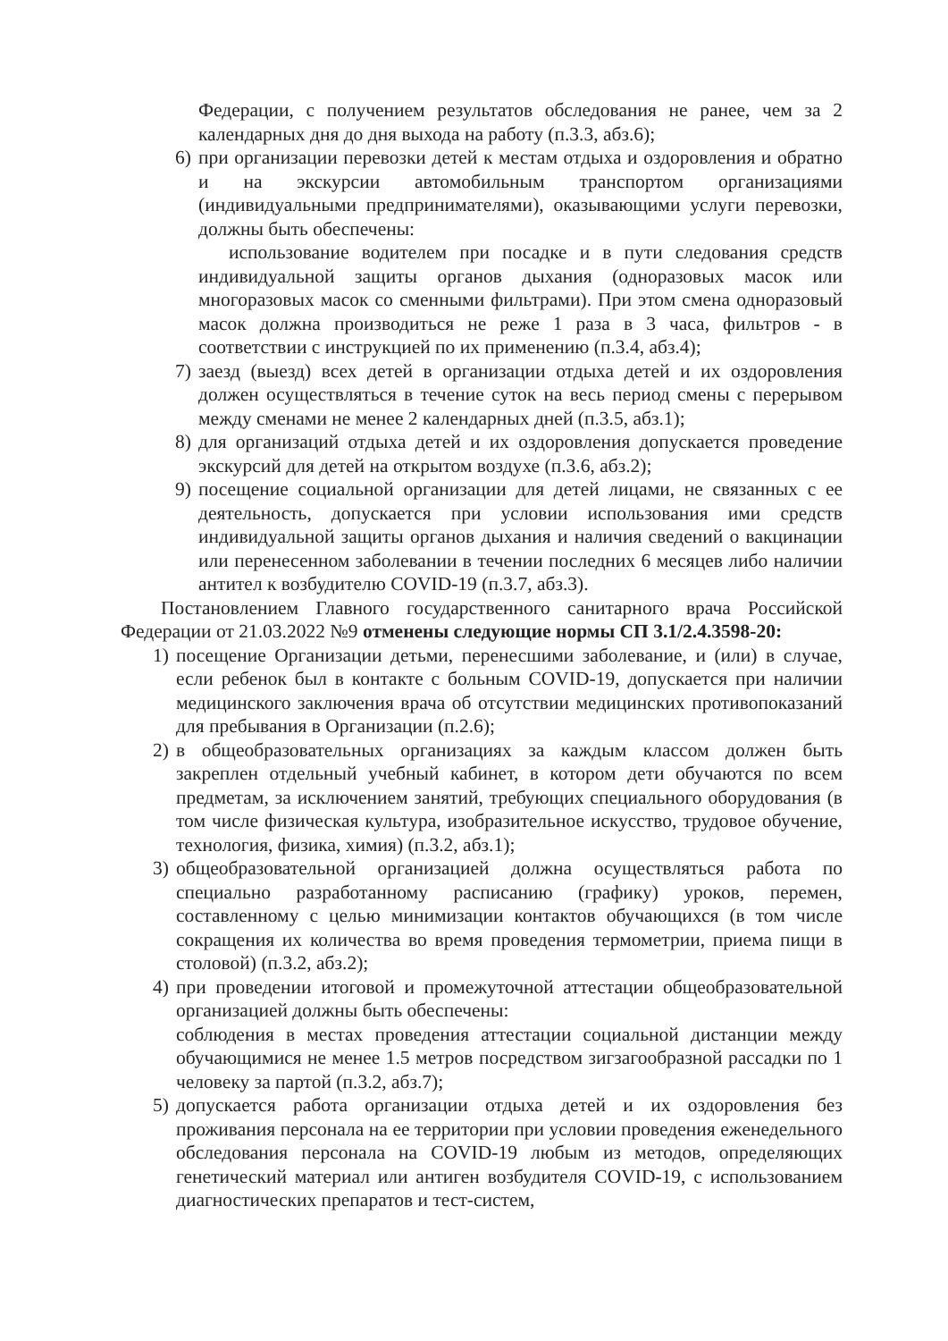Федерации, с получением результатов обследования не ранее, чем за 2 календарных дня до дня выхода на работу (п.3.3, абз.6);
6) при организации перевозки детей к местам отдыха и оздоровления и обратно и на экскурсии автомобильным транспортом организациями (индивидуальными предпринимателями), оказывающими услуги перевозки, должны быть обеспечены:
использование водителем при посадке и в пути следования средств индивидуальной защиты органов дыхания (одноразовых масок или многоразовых масок со сменными фильтрами). При этом смена одноразовый масок должна производиться не реже 1 раза в 3 часа, фильтров - в соответствии с инструкцией по их применению (п.3.4, абз.4);
7) заезд (выезд) всех детей в организации отдыха детей и их оздоровления должен осуществляться в течение суток на весь период смены с перерывом между сменами не менее 2 календарных дней (п.3.5, абз.1);
8) для организаций отдыха детей и их оздоровления допускается проведение экскурсий для детей на открытом воздухе (п.3.6, абз.2);
9) посещение социальной организации для детей лицами, не связанных с ее деятельность, допускается при условии использования ими средств индивидуальной защиты органов дыхания и наличия сведений о вакцинации или перенесенном заболевании в течении последних 6 месяцев либо наличии антител к возбудителю COVID-19 (п.3.7, абз.3).
Постановлением Главного государственного санитарного врача Российской Федерации от 21.03.2022 №9 отменены следующие нормы СП 3.1/2.4.3598-20:
1) посещение Организации детьми, перенесшими заболевание, и (или) в случае, если ребенок был в контакте с больным COVID-19, допускается при наличии медицинского заключения врача об отсутствии медицинских противопоказаний для пребывания в Организации (п.2.6);
2) в общеобразовательных организациях за каждым классом должен быть закреплен отдельный учебный кабинет, в котором дети обучаются по всем предметам, за исключением занятий, требующих специального оборудования (в том числе физическая культура, изобразительное искусство, трудовое обучение, технология, физика, химия) (п.3.2, абз.1);
3) общеобразовательной организацией должна осуществляться работа по специально разработанному расписанию (графику) уроков, перемен, составленному с целью минимизации контактов обучающихся (в том числе сокращения их количества во время проведения термометрии, приема пищи в столовой) (п.3.2, абз.2);
4) при проведении итоговой и промежуточной аттестации общеобразовательной организацией должны быть обеспечены:
соблюдения в местах проведения аттестации социальной дистанции между обучающимися не менее 1.5 метров посредством зигзагообразной рассадки по 1 человеку за партой (п.3.2, абз.7);
5) допускается работа организации отдыха детей и их оздоровления без проживания персонала на ее территории при условии проведения еженедельного обследования персонала на COVID-19 любым из методов, определяющих генетический материал или антиген возбудителя COVID-19, с использованием диагностических препаратов и тест-систем,